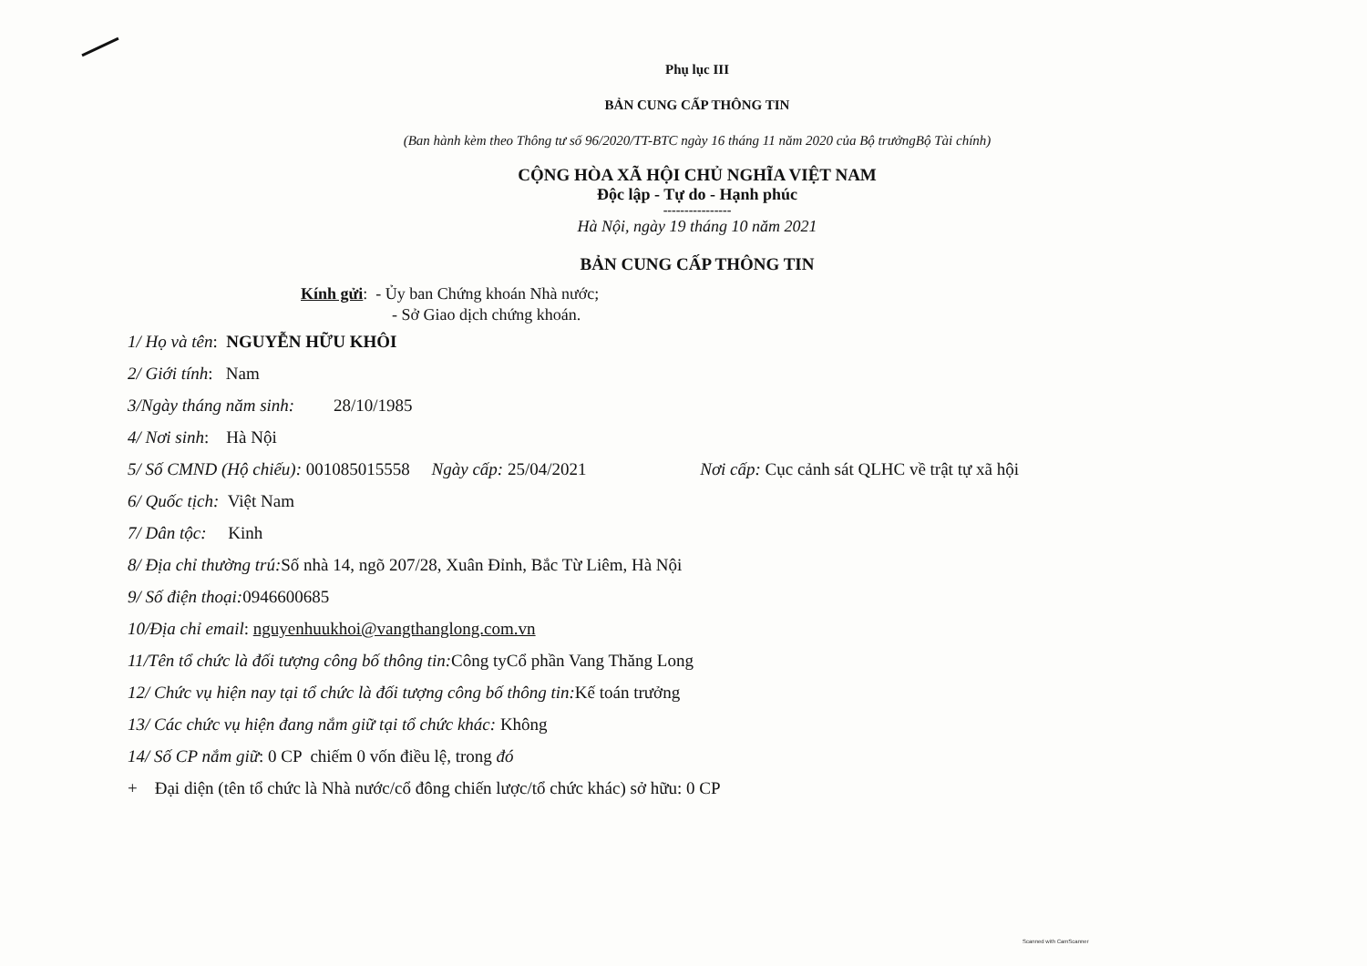Phụ lục III
BẢN CUNG CẤP THÔNG TIN
(Ban hành kèm theo Thông tư số 96/2020/TT-BTC ngày 16 tháng 11 năm 2020 của Bộ trưởngBộ Tài chính)
CỘNG HÒA XÃ HỘI CHỦ NGHĨA VIỆT NAM
Độc lập - Tự do - Hạnh phúc
----------------
Hà Nội, ngày 19 tháng 10 năm 2021
BẢN CUNG CẤP THÔNG TIN
Kính gửi: - Ủy ban Chứng khoán Nhà nước;
- Sở Giao dịch chứng khoán.
1/ Họ và tên: NGUYỄN HỮU KHÔI
2/ Giới tính: Nam
3/Ngày tháng năm sinh: 28/10/1985
4/ Nơi sinh: Hà Nội
5/ Số CMND (Hộ chiếu): 001085015558 Ngày cấp: 25/04/2021 Nơi cấp: Cục cảnh sát QLHC về trật tự xã hội
6/ Quốc tịch: Việt Nam
7/ Dân tộc: Kinh
8/ Địa chỉ thường trú: Số nhà 14, ngõ 207/28, Xuân Đỉnh, Bắc Từ Liêm, Hà Nội
9/ Số điện thoại: 0946600685
10/Địa chỉ email: nguyenhuukhoi@vangthanglong.com.vn
11/Tên tổ chức là đối tượng công bố thông tin: Công tyCổ phần Vang Thăng Long
12/ Chức vụ hiện nay tại tổ chức là đối tượng công bố thông tin: Kế toán trưởng
13/ Các chức vụ hiện đang nắm giữ tại tổ chức khác: Không
14/ Số CP nắm giữ: 0 CP chiếm 0 vốn điều lệ, trong đó
+ Đại diện (tên tổ chức là Nhà nước/cổ đông chiến lược/tổ chức khác) sở hữu: 0 CP
Scanned with CamScanner